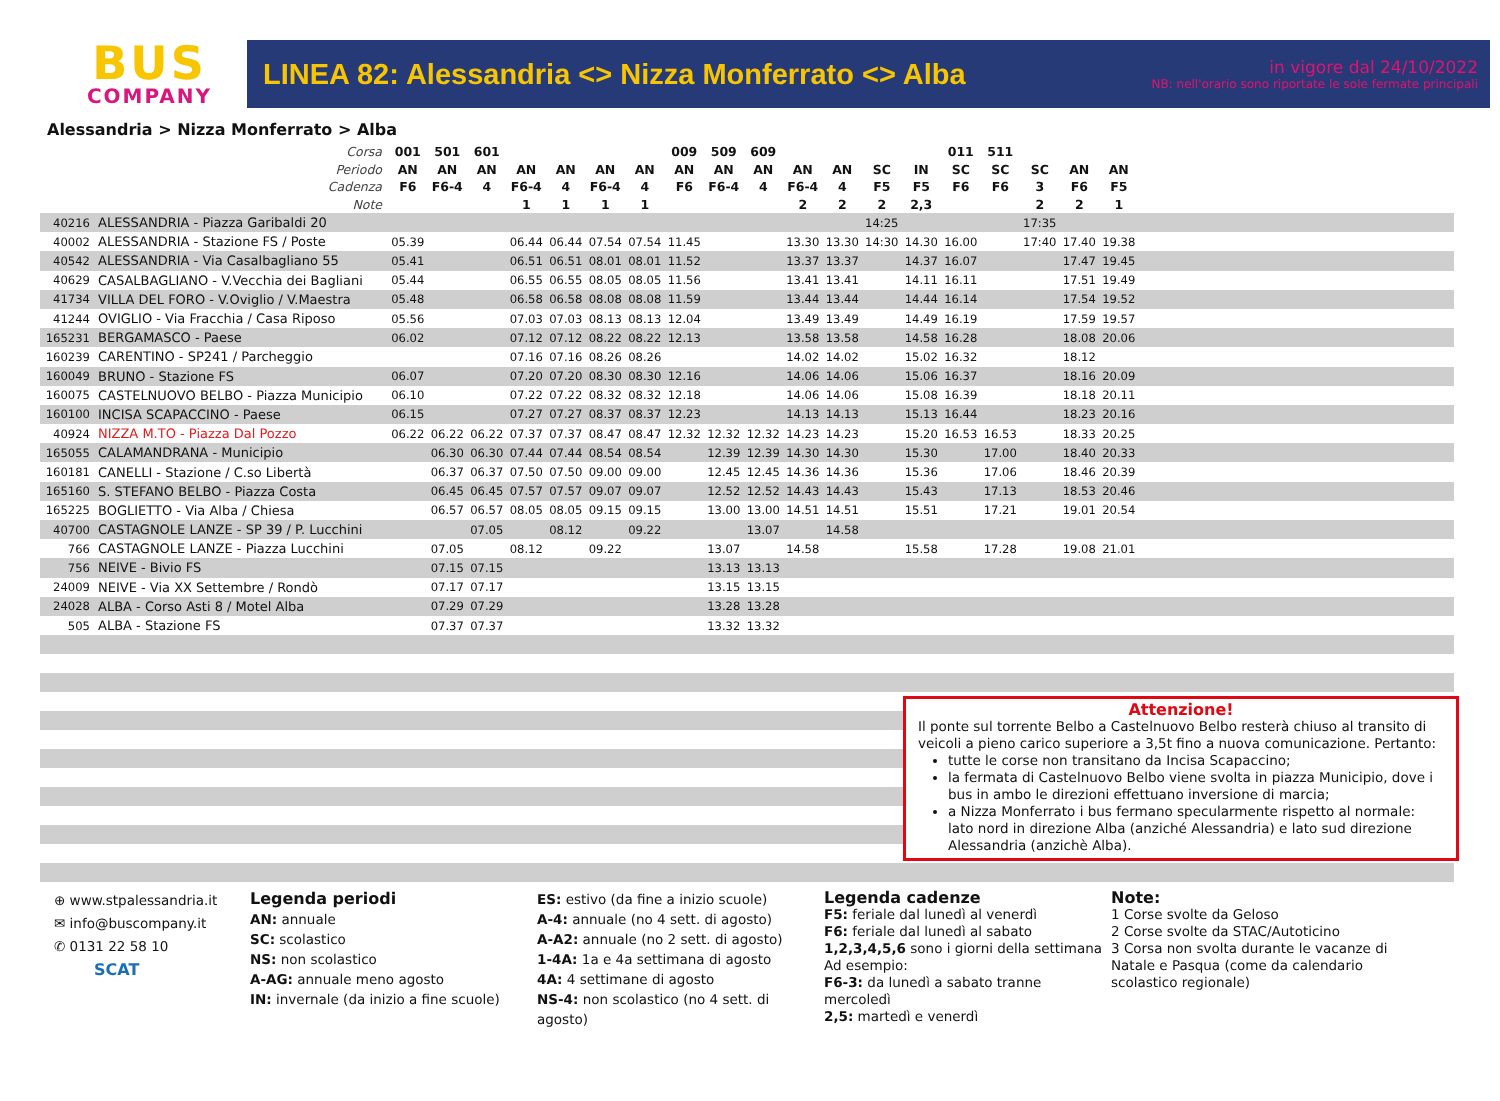BUS
COMPANY
LINEA 82: Alessandria <> Nizza Monferrato <> Alba
in vigore dal 24/10/2022
NB: nell'orario sono riportate le sole fermate principali
Alessandria > Nizza Monferrato > Alba
| Corsa | | 001 | 501 | 601 | | | | | 009 | 509 | 609 | | | | | 011 | 511 | | | | |
| --- | --- | --- | --- | --- | --- | --- | --- | --- | --- | --- | --- | --- | --- | --- | --- | --- | --- | --- | --- | --- | --- |
| Periodo | | AN | AN | AN | AN | AN | AN | AN | AN | AN | AN | AN | AN | SC | IN | SC | SC | SC | AN | AN | |
| Cadenza | | F6 | F6-4 | 4 | F6-4 | 4 | F6-4 | 4 | F6 | F6-4 | 4 | F6-4 | 4 | F5 | F5 | F6 | F6 | 3 | F6 | F5 | |
| Note | | | | | 1 | 1 | 1 | 1 | | | | 2 | 2 | 2 | 2,3 | | | 2 | 2 | 1 | |
| 40216 | ALESSANDRIA - Piazza Garibaldi 20 | | | | | | | | | | | | | 14:25 | | | | 17:35 | | | |
| 40002 | ALESSANDRIA - Stazione FS / Poste | 05.39 | | | 06.44 | 06.44 | 07.54 | 07.54 | 11.45 | | | 13.30 | 13.30 | 14:30 | 14.30 | 16.00 | | 17:40 | 17.40 | 19.38 | |
| 40542 | ALESSANDRIA - Via Casalbagliano 55 | 05.41 | | | 06.51 | 06.51 | 08.01 | 08.01 | 11.52 | | | 13.37 | 13.37 | | 14.37 | 16.07 | | | 17.47 | 19.45 | |
| 40629 | CASALBAGLIANO - V.Vecchia dei Bagliani | 05.44 | | | 06.55 | 06.55 | 08.05 | 08.05 | 11.56 | | | 13.41 | 13.41 | | 14.11 | 16.11 | | | 17.51 | 19.49 | |
| 41734 | VILLA DEL FORO - V.Oviglio / V.Maestra | 05.48 | | | 06.58 | 06.58 | 08.08 | 08.08 | 11.59 | | | 13.44 | 13.44 | | 14.44 | 16.14 | | | 17.54 | 19.52 | |
| 41244 | OVIGLIO - Via Fracchia / Casa Riposo | 05.56 | | | 07.03 | 07.03 | 08.13 | 08.13 | 12.04 | | | 13.49 | 13.49 | | 14.49 | 16.19 | | | 17.59 | 19.57 | |
| 165231 | BERGAMASCO - Paese | 06.02 | | | 07.12 | 07.12 | 08.22 | 08.22 | 12.13 | | | 13.58 | 13.58 | | 14.58 | 16.28 | | | 18.08 | 20.06 | |
| 160239 | CARENTINO - SP241 / Parcheggio | | | | 07.16 | 07.16 | 08.26 | 08.26 | | | | 14.02 | 14.02 | | 15.02 | 16.32 | | | 18.12 | | |
| 160049 | BRUNO - Stazione FS | 06.07 | | | 07.20 | 07.20 | 08.30 | 08.30 | 12.16 | | | 14.06 | 14.06 | | 15.06 | 16.37 | | | 18.16 | 20.09 | |
| 160075 | CASTELNUOVO BELBO - Piazza Municipio | 06.10 | | | 07.22 | 07.22 | 08.32 | 08.32 | 12.18 | | | 14.06 | 14.06 | | 15.08 | 16.39 | | | 18.18 | 20.11 | |
| 160100 | INCISA SCAPACCINO - Paese | 06.15 | | | 07.27 | 07.27 | 08.37 | 08.37 | 12.23 | | | 14.13 | 14.13 | | 15.13 | 16.44 | | | 18.23 | 20.16 | |
| 40924 | NIZZA M.TO - Piazza Dal Pozzo | 06.22 | 06.22 | 06.22 | 07.37 | 07.37 | 08.47 | 08.47 | 12.32 | 12.32 | 12.32 | 14.23 | 14.23 | | 15.20 | 16.53 | 16.53 | | 18.33 | 20.25 | |
| 165055 | CALAMANDRANA - Municipio | | 06.30 | 06.30 | 07.44 | 07.44 | 08.54 | 08.54 | | 12.39 | 12.39 | 14.30 | 14.30 | | 15.30 | | 17.00 | | 18.40 | 20.33 | |
| 160181 | CANELLI - Stazione / C.so Libertà | | 06.37 | 06.37 | 07.50 | 07.50 | 09.00 | 09.00 | | 12.45 | 12.45 | 14.36 | 14.36 | | 15.36 | | 17.06 | | 18.46 | 20.39 | |
| 165160 | S. STEFANO BELBO - Piazza Costa | | 06.45 | 06.45 | 07.57 | 07.57 | 09.07 | 09.07 | | 12.52 | 12.52 | 14.43 | 14.43 | | 15.43 | | 17.13 | | 18.53 | 20.46 | |
| 165225 | BOGLIETTO - Via Alba / Chiesa | | 06.57 | 06.57 | 08.05 | 08.05 | 09.15 | 09.15 | | 13.00 | 13.00 | 14.51 | 14.51 | | 15.51 | | 17.21 | | 19.01 | 20.54 | |
| 40700 | CASTAGNOLE LANZE - SP 39 / P. Lucchini | | | 07.05 | | 08.12 | | 09.22 | | | 13.07 | | 14.58 | | | | | | | | |
| 766 | CASTAGNOLE LANZE - Piazza Lucchini | | 07.05 | | 08.12 | | 09.22 | | | 13.07 | | 14.58 | | | 15.58 | | 17.28 | | 19.08 | 21.01 | |
| 756 | NEIVE - Bivio FS | | 07.15 | 07.15 | | | | | | 13.13 | 13.13 | | | | | | | | | | |
| 24009 | NEIVE - Via XX Settembre / Rondò | | 07.17 | 07.17 | | | | | | 13.15 | 13.15 | | | | | | | | | | |
| 24028 | ALBA - Corso Asti 8 / Motel Alba | | 07.29 | 07.29 | | | | | | 13.28 | 13.28 | | | | | | | | | | |
| 505 | ALBA - Stazione FS | | 07.37 | 07.37 | | | | | | 13.32 | 13.32 | | | | | | | | | | |
Attenzione!
Il ponte sul torrente Belbo a Castelnuovo Belbo resterà chiuso al transito di veicoli a pieno carico superiore a 3,5t fino a nuova comunicazione. Pertanto:
tutte le corse non transitano da Incisa Scapaccino;
la fermata di Castelnuovo Belbo viene svolta in piazza Municipio, dove i bus in ambo le direzioni effettuano inversione di marcia;
a Nizza Monferrato i bus fermano specularmente rispetto al normale: lato nord in direzione Alba (anziché Alessandria) e lato sud direzione Alessandria (anzichè Alba).
⊕ www.stpalessandria.it
✉ info@buscompany.it
✆ 0131 22 58 10
SCAT
Legenda periodi
AN: annuale
SC: scolastico
NS: non scolastico
A-AG: annuale meno agosto
IN: invernale (da inizio a fine scuole)
ES: estivo (da fine a inizio scuole)
A-4: annuale (no 4 sett. di agosto)
A-A2: annuale (no 2 sett. di agosto)
1-4A: 1a e 4a settimana di agosto
4A: 4 settimane di agosto
NS-4: non scolastico (no 4 sett. di agosto)
Legenda cadenze
F5: feriale dal lunedì al venerdì
F6: feriale dal lunedì al sabato
1,2,3,4,5,6 sono i giorni della settimana
Ad esempio:
F6-3: da lunedì a sabato tranne mercoledì
2,5: martedì e venerdì
Note:
1 Corse svolte da Geloso
2 Corse svolte da STAC/Autoticino
3 Corsa non svolta durante le vacanze di Natale e Pasqua (come da calendario scolastico regionale)